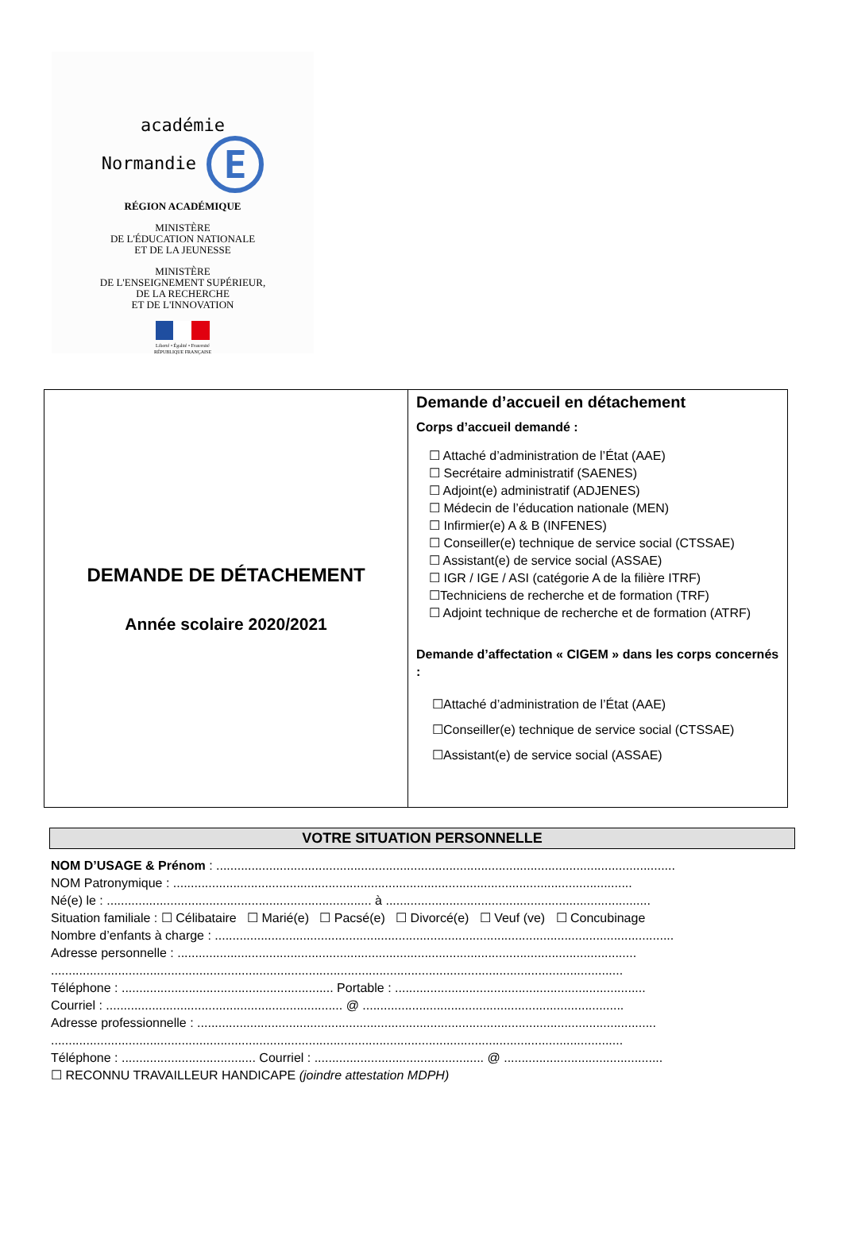académie
Normandie E
RÉGION ACADÉMIQUE
MINISTÈRE
DE L'ÉDUCATION NATIONALE
ET DE LA JEUNESSE
MINISTÈRE
DE L'ENSEIGNEMENT SUPÉRIEUR,
DE LA RECHERCHE
ET DE L'INNOVATION
Liberté • Égalité • Fraternité
RÉPUBLIQUE FRANÇAISE
DEMANDE DE DÉTACHEMENT
Année scolaire 2020/2021
Demande d’accueil en détachement
Corps d’accueil demandé :
☐ Attaché d’administration de l’État (AAE)
☐ Secrétaire administratif (SAENES)
☐ Adjoint(e) administratif (ADJENES)
☐ Médecin de l’éducation nationale (MEN)
☐ Infirmier(e) A & B (INFENES)
☐ Conseiller(e) technique de service social (CTSSAE)
☐ Assistant(e) de service social (ASSAE)
☐ IGR / IGE / ASI (catégorie A de la filière ITRF)
☐Techniciens de recherche et de formation (TRF)
☐ Adjoint technique de recherche et de formation (ATRF)
Demande d’affectation « CIGEM » dans les corps concernés :
☐Attaché d’administration de l’État (AAE)
☐Conseiller(e) technique de service social (CTSSAE)
☐Assistant(e) de service social (ASSAE)
VOTRE SITUATION PERSONNELLE
NOM D’USAGE & Prénom : ..................................................................................................................................
NOM Patronymique : ..................................................................................................................................
Né(e) le : ........................................................................... à ...........................................................................
Situation familiale : ☐ Célibataire ☐ Marié(e) ☐ Pacsé(e) ☐ Divorcé(e) ☐ Veuf (ve) ☐ Concubinage
Nombre d’enfants à charge : ..................................................................................................................................
Adresse personnelle : ..................................................................................................................................
..................................................................................................................................................................
Téléphone : ............................................................ Portable : .......................................................................
Courriel : ................................................................... @ ..........................................................................
Adresse professionnelle : ..................................................................................................................................
..................................................................................................................................................................
Téléphone : ...................................... Courriel : ................................................ @ .............................................
☐ RECONNU TRAVAILLEUR HANDICAPE (joindre attestation MDPH)